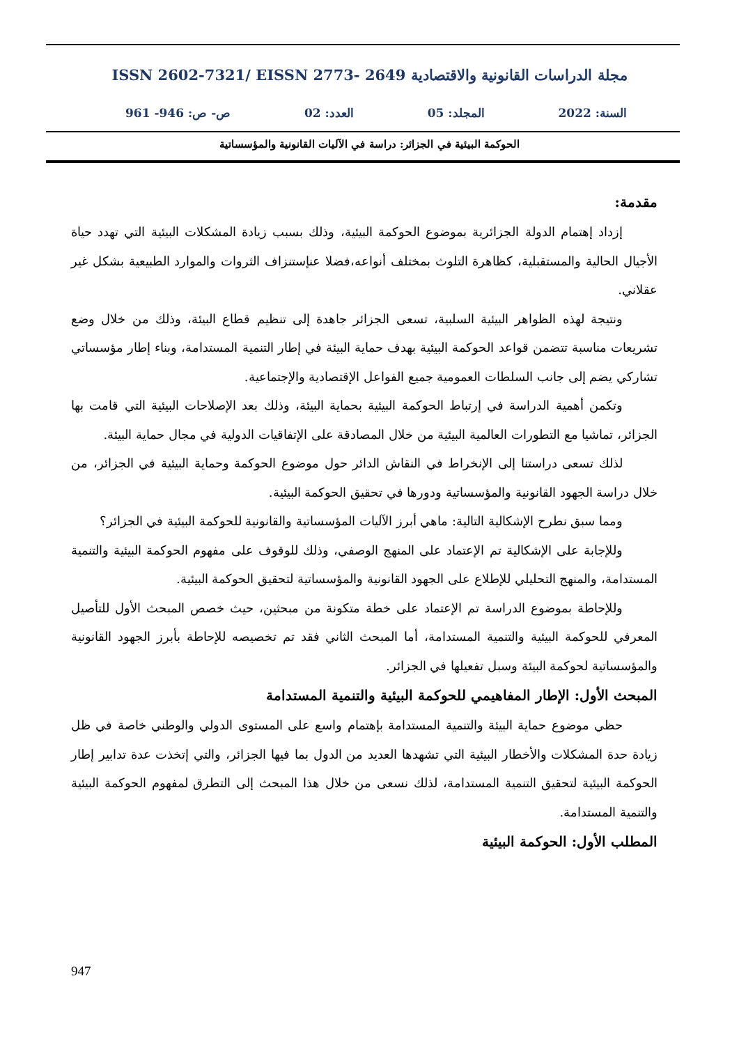ISSN 2602-7321/ EISSN 2773- 2649 مجلة الدراسات القانونية والاقتصادية
السنة: 2022 المجلد: 05 العدد: 02 ص- ص: 946- 961
الحوكمة البيئية في الجزائر: دراسة في الآليات القانونية والمؤسساتية
مقدمة:
إزداد إهتمام الدولة الجزائرية بموضوع الحوكمة البيئية، وذلك بسبب زيادة المشكلات البيئية التي تهدد حياة الأجيال الحالية والمستقبلية، كظاهرة التلوث بمختلف أنواعه،فضلا عنإستنزاف الثروات والموارد الطبيعية بشكل غير عقلاني.
ونتيجة لهذه الظواهر البيئية السلبية، تسعى الجزائر جاهدة إلى تنظيم قطاع البيئة، وذلك من خلال وضع تشريعات مناسبة تتضمن قواعد الحوكمة البيئية بهدف حماية البيئة في إطار التنمية المستدامة، وبناء إطار مؤسساتي تشاركي يضم إلى جانب السلطات العمومية جميع الفواعل الإقتصادية والإجتماعية.
وتكمن أهمية الدراسة في إرتباط الحوكمة البيئية بحماية البيئة، وذلك بعد الإصلاحات البيئية التي قامت بها الجزائر، تماشيا مع التطورات العالمية البيئية من خلال المصادقة على الإتفاقيات الدولية في مجال حماية البيئة.
لذلك تسعى دراستنا إلى الإنخراط في النقاش الدائر حول موضوع الحوكمة وحماية البيئية في الجزائر، من خلال دراسة الجهود القانونية والمؤسساتية ودورها في تحقيق الحوكمة البيئية.
ومما سبق نطرح الإشكالية التالية: ماهي أبرز الآليات المؤسساتية والقانونية للحوكمة البيئية في الجزائر؟
وللإجابة على الإشكالية تم الإعتماد على المنهج الوصفي، وذلك للوقوف على مفهوم الحوكمة البيئية والتنمية المستدامة، والمنهج التحليلي للإطلاع على الجهود القانونية والمؤسساتية لتحقيق الحوكمة البيئية.
وللإحاطة بموضوع الدراسة تم الإعتماد على خطة متكونة من مبحثين، حيث خصص المبحث الأول للتأصيل المعرفي للحوكمة البيئية والتنمية المستدامة، أما المبحث الثاني فقد تم تخصيصه للإحاطة بأبرز الجهود القانونية والمؤسساتية لحوكمة البيئة وسبل تفعيلها في الجزائر.
المبحث الأول: الإطار المفاهيمي للحوكمة البيئية والتنمية المستدامة
حظي موضوع حماية البيئة والتنمية المستدامة بإهتمام واسع على المستوى الدولي والوطني خاصة في ظل زيادة حدة المشكلات والأخطار البيئية التي تشهدها العديد من الدول بما فيها الجزائر، والتي إتخذت عدة تدابير إطار الحوكمة البيئية لتحقيق التنمية المستدامة، لذلك نسعى من خلال هذا المبحث إلى التطرق لمفهوم الحوكمة البيئية والتنمية المستدامة.
المطلب الأول: الحوكمة البيئية
947